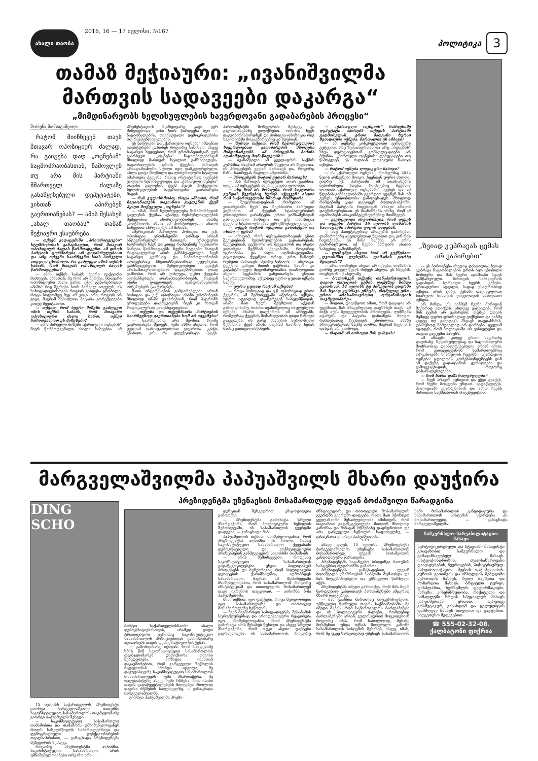ახალი თაობა
2016, 16 — 17 ივლისი, №167
პოლიტიკა
3
თამაზ მეჭიაური: „ივანიშვილმა მართვის სადავეები დაკარგა“
„მიმდინარეობს ხელისუფლების ხავერდოვანი გადაბარების პროცესი“
შორენა მარსაგიშვილი
რატომ მიიჩნევენ თავს მთავარ ოპოზიციურ ძალად, რა გაიგება დაღ „ოცნებამ“ ნაცმოძრაობასთან, წამოვლენ თუ არა მის პარტიაში მმართველ ძალაზე განაწყენებული დეპუტატები, ვისთან აპირებენ გაერთიანებას? — ამის შესახებ „ახალ თაობას“ თამაზ მეჭიაური ესაუბრება.
— თქვენ გადაცემაში „პრიორიტეტები“ სტუმრობისას განაცხადეთ, რომ მთავარ ოპოზიციურ ძალას წარმოადგენთ. ამ დროს პარტიის ფორმირება არ დაგისრულებიათ და არც თქვენი საარჩევნო სიის პირველი ათეული ცნობილი. რა გაძლევთ იმის თქმის საბაბს, რომ მთავარ ოპოზიციურ ძალას წარმოადგენთ?
— ამის თქმის საბაბს ბევრი ფაქტორი მაძლევს. ამასთან, მე რომ არ მეთქვა, მთავარი ოპოზიციური ძალა ვართ, ეჭვი გეპარებოდათ ამაში? რაც შეეხება სიის პირველ ათეულს, ის საზოგადოებისთვის როგორ გახდება ცნობილი, როცა ბოლომდე მეც არ ვიცი. არა, როგორ არ ვიცი, მაგრამ შესაძლოა პატარა კორექტივები კიდევ შევიტანოთ.
— თქვით, რომ ბევრი მიზეზი გაძლევთ იმის თქმის საბაბს, რომ მთავარი ოპოზიციური ძალა ხართ. იქნებ ჩამოთვალოთ ეს მიზეზები?
— ამის პირველი მიზეზი „ქართული ოცნების“ მიერ წარმოდგენილი ახალი სახეებია. ამ პრეზენტაციის შემხედვარე კაცი ვერ მიხვდებოდა, ვისი სიის წარდგენა იყო — ნაციონალების, თავისუფალი დემოკრატებისა თუ რესპუბლიკელების.
ეს პარტიები და „ქართული ოცნება“ იმდენად იდენტურები გახდნენ როგორც საშინაო, ასევე საგარეო ხედვებით, რომ ერთმანეთისგან ვერ გაარჩევთ. „ოცნება“ ნაციონალებისგან მხოლოდ მართვის სტილით განსხვავდება. ნაციონალების დროს ქვეყნის მართვის არაადამიანური სტილი იყო დამკვიდრებული, ახლა ცოტა მოქნილი და ლიბერალური სტილით იმართება ქვეყანა, რასაც ოსტატურად იყენებს ყოფილი ხელისუფლება და „ქართული ოცნება“ თავისი გავლენის ქვეშ ჰყავს მოქცეული. ხელისუფლების ხავერდოვანი გადაბარება მიდის.
— რას გულისხმობთ, როცა ამბობთ, რომ ნაციონალებს თავიანთი გავლენის ქვეშ ჰყავთ მოქცეული „ოცნება“?
— იმას, რომ ხელისუფლება წინამორბედის გავლენის ქვეშაა. აქამდე რესპუბლიკელების მეშვეობით ახორციელებდნენ მათზე კონტროლს, ახლა ამ პორტირებული ახალი სახეებით ასრულებენ ამ მისიას.
ამერიკიდან მართული პოზიცია და ე.წ. ოპოზიცია ერთმანეთში ღრმად არიან ინტეგრირებული. მათთვის ერთადერთ საფრთხეს ჩვენ და კიდევ რამდენიმე ჩვენნაირი პარტია წარმოადგენს. ჩვენი ხედვები მათგან რადიკალურად არის განსხვავებული. ჩვენ საგარეო კურსსაც და სამართლიანობის აღდგენასაც სხვადასხვანაირად ვუყურებთ. განსხვავებული შეხედულებები გვაქვს არასამთავრობოებთან დაკავშირებით. ღიად ვამბობთ, რომ არ ვიძლევა, უცხო ქვეყანა აფინანსებდეს არასამთავრობოებს, რადგან ისინი ყოველთვის დამფინანსებლის ინტერესებს გაატარებენ.
მათი ინტერესების გამტარებლები არიან პოზიცია და ე.წ. ოპოზიცია. ისინი ერთმანეთს მხოლოდ იმაში ეჯიბრებიან, რომ პატრონს ერთგულება დაუმტკიცონ. ჩვენ კი მათგან რადიკალურად განვსხვავდებით.
— თქვენი და თქვენნაირი პარტიების საარჩევნოდ გაერთიანება ხომ არ იგეგმება?
— საარჩევნოდ არა მგონია, რაიმე გაერთიანება შედგეს. ჩემი აზრი ასეთია, რომ ყველამ დამოუკიდებლად ვიყაროთ კენჭი. ვნახოთ, ვის რა ელექტორატი ჰყავს. პარლამენტში მოხვედრის შემდეგ კი გაერთიანებაზე ვიფიქრებთ. ოღონდ ჩვენ დაგვიპირისპირდნენ და პოზიცია-ოპოზიცია რიგ საკითხებში მოკავშირეებიც კი ხდებიან.
— ზემოთ თქვით, რომ ხელისუფლების ხავერდოვნად გადაბარების პროცესი მიმდინარეობს. ამ პროცესში ბიძინა ივანიშვილიც მონაწილეობს?
— ივანიშვილი ამ ყველაფრის საქმის კურსშია, მაგრამ არაფრის შეცვლა არ შეუძლია. ის პროცესებს ვეღარ მართავს და, როგორც ჩანს, ჩათრევას ჩაყოლა ამჯობინა.
— პროცესებს რატომ ვეღარ მართავს?
— მას მართვის ბერკეტები აღარ გააჩნია. დღეს ამ ბერკეტებს ამერიკელები ფლობენ.
— ისე ხომ არ მოხდება, რომ საკუთარი გუნდის წევრებიც ზურგს აქცევენ? ასეთი რამ საქართველოში ხშირად მომხდარა.
— შეუტრიალდებიან რომელია. ამ ვითარებაში ჩვენ და ჩვენნაირი პარტიები ვიქნებით ამ ქვეყნის სტაბილურობის ერთადერთი გარანტები. ერთი ჯიშსაშენიდან გამოყვანილი პოზიცია და ე.წ. ოპოზიცია ქვეყნის სტაბილურობას ვერ უზრუნველყოფენ.
— თქვენ რატომ იქნებით გარანტები და ისინი — ვერა?
— იმიტომ, რომ დესტაბილიზაციის გზით შეეცდებიან ხელისუფლების გადაბარებას, შეეცდებიან, ვექტორი არ შეცვალონ და ისეთი ვითარება შექმნან ქვეყანაში, როგორიც უკრაინასა და ახლა აღმოსავლეთშია. გაყოფილია ქვეყნები ორად, ერთ ნაწილს რუსეთი მართავს, მეორე ნაწილს — ამერიკა. ქვეყნის გარეთ მიდის ვაჭრობა, ხალხი კი კატასტროფულ მდგომარეობაშია. დაახლოებით ასეთი სცენარის განვითარება უნდათ საქართველოშიც. აქ კიდევ უფრო ცუდად იქნება საქმე.
— უფრო ცუდად რატომ იქნება?
— როცა პოზიციაც და ე.წ. ოპოზიციაც ერთი ქვეყნის, ამ შემთხვევაში ამერიკის იქნება, უფრო ადვილად დაანგრევენ სახელმწიფოს. ამაში მათ ხელს შეუშლით. აქედან გამომდინარე, ბიძინა ივანიშვილიც იძულებული იქნება, მხარი დაუჭიროს იმ არჩევანს, რომელსაც ქვეყნის მოსახლეობის დიდი ნაწილი გააკეთებს. ის გარე ძალების სერიოზული ზეწოლის ქვეშ არის, მაგრამ ხალხის ნებას მაინც გაითვალისწინებს.
— „ქართული ოცნების“ რამდენიმე დეპუტატი აპირებს თქვენს პარტიაში გადმოსვლას. ერთი მათგანი ზურაბ ზვიადაური იქნება. მართალია ეს ამბავი?
— ამ თემაზე კონკრეტულად ვერაფერს გეტყვით. არც ზვიადაურთან და არც „ოცნების“ სხვა დეპუტატებთან კონსულტაციები არ მქონია. „ქართული ოცნების“ დეპუტატები თუ წამოვლენ, ეს ძალიან ლოგიკური ნაბიჯი იქნება.
— რატომ იქნება ლოგიკური ნაბიჯი?
— ის „ქართული ოცნება“, რომელმაც 2012 წელს არჩევნები მოიგო, ჩვენთან უფრო ახლოა, ვიდრე იქ. პარტიაში იმ ადამიანების იგნორირება ხდება, რომლებიც შექმნის დღიდან „ქართულ ოცნებაში“ იყვნენ და ამ წლების განმავლობაში გვერდით ედგნენ მას. იმ გუნდს უნდობლობა გამოუცხადეს. მხოლოდ რამდენიმე კაცი დატოვეს პოლიტსაბჭოში, მაგრამ პარტიის რიგებიდან ახალი არავინ დაუწინაურებიათ. ეს მიანიშნებს იმაზე, რომ ამ ადამიანებს არაკომპეტენტურებად მიიჩნევენ.
— გავრცელდა ინფორმაცია, რომ თქვენ და თქვენი პარტია 16 ივლისს ლაშარის სალოცავში აპირებთ ფიცის დადებას.
— ასე პათეტიკურად არაფერს ვაპირებთ. ლაშარობაზე აუცილებლად წავალთ და, ვინ რას ჩაუთქვამს, ეს მისი საქმეა. არ არის გამორიცხული, იქ ჩვენი პარტიის ახალი სახეებიც გამოჩნდნენ.
— ლოზუნგი ასეთი ხომ არ გექნებათ: „ღვთისმშო ლუხუმსა ლაშარის გორზე შედგომა“?
— არა, ლოზუნგი ასეთი არ იქნება. ლაშარის გორზე ყოველ წელს მიწევს ასვლა. ეს სხვებმა იოცნებონ იქ ასვლაზე.
— ბოლოსკენ თქვენი თანაპარტიელის, დავით ფაცაციას ცემის ფაქტზეც მინდა გკითხოთ. 14 ივლისს ტვ პირველის ეთერში მას ზვიად კუპრავა ეჩხუბა, რომელიც ერთ-ერთი არასამთავრობო ორგანიზაციის თავმჯდომარეა.
— მოდით, დავიწყოთ იმით, რომ ფაცაცია არ უცემიათ, მას მხაკვრულად დაესხნენ თავს. ამ ბიჭს აქვს მედეველობის პრობლემა, ლიწზებს ატარებს და პატარა დაზიანება მიიღო. რამდენადაც ჩვენთვის ცნობილია, ამაზე პროკურატურამ საქმე აღძრა, მაგრამ ჩვენ მის დასჯას არ ვითხოვთ.
— რატომ არ ითხოვთ მის დასჯას?
„ზვიად კუპრავას ცემას არ ვაპირებთ“
— ეს პიროვნება ისედაც დასჯილია. ზვიად კუპრავა ნაციონალების დროს იყო ცნობილი ზონდერი და მას ბევრი ადამიანი ჰყავს გამწარებული. მისთვის სამაგიეროს გადახდის სურვილი ბევრს ექნება. ერთადერთი ადგილი, სადაც უსაფრთხოდ იქნება, არის ციხე. ქუჩაში თავისუფლად სიარული მისთვის ყოველთვის სახიფათო იქნება.
არ მინდა, ეს ვინმემ ჩვენი მხრიდან მუქარად აღიქვას. ახლავე ვაცხადებ, რომ მის ცემას არ ვაპირებთ, თუმცა დღეის შემდეგ უფრო ფრთხილად ვიქნებით და ვინმე კიდევ თუ გაბედავს მსგავს თავდასხმას, უპასუხოდ ნამდვილად არ დარჩება. ყველამ იცოდეს, რომ პოლიციაში არ ვიჩივლებთ და თავად გავცემთ პასუხს.
ამ ამბავში კიდევ ერთი საფრთხე დავინახე. ხელისუფლებაც და ნაციონალური მოძრაობაც დაინტერესებული არიან იმით, რომ გადაგვიყვანონ სამართლებრივ ორგანოებში სიარულის რეჟიმში. „ქართული ოცნება“ ცდილობს, კორესპონდენტებს დან ამ ფაქტზე გადაიტანოს ყურადღება და გამოგვაცხადოს, როგორც დაზარალებულები.
— ხომ ხართ დაზარალებულები?
— ჩვენ არავის ვუჩივით და ეჭვი გვაქვს, რომ ჩვენი მოცდენა უნდათ. გადაწყვიტეს, პოლიციაში გვარბენინონ და ამით ჩვენს ძირითად საქმიანობას მოგვწყვიტონ.
მარგველაშვილმა პაპუაშვილს მხარი დაუჭირა
DING SCHO
15 ივლისს საქართველოს პრეზიდენტი გიორგი მარგველაშვილი ბათუმში საკონსტიტუციო სასამართლოს თავმჯდომარე გიორგი პაპუაშვილს შეხვდა.
— საკონსტიტუციო სასამართლო თამაშობდა და თამაშობს უმნიშვნელოვანეს როლს სახელმწიფოს სამართლებრივი და დემოკრატიული ფუნქციონირების თვალსაზრისით, — განაცხადა პრეზიდენტმა შეხვედრის შემდეგ.
როგორც პრეზიდენტმა აღნიშნა, საკონსტიტუციო სასამართლო არის უმნიშვნელოვანესი ორგანო არა-
პრეზიდენტმა უზენაესის მოსამართლედ ლევან ბოძაშვილი წარადგინა
მარტო საქართველოსნაირი ახალი დემოკრატიებისთვის, არამედ დიდი ტრადიციული ევროპაც საკონსტიტუციო სასამართლოს პოზიციებიდან გამომდინარე ავითარებს თავის დემოკრატიულ სისტემას.
— გამომდინარე იქიდან, რომ რამდენიმე ხნის წინ საკონსტიტუციო სასამართლოს თავმჯდომარემ დაფიქსირა თავისი შეხედულება, პოზიცია იმასთან დაკავშირებით, რომ გარკვეული ზეწოლის მცდელობას ჰქონდა ადგილი, მე დავუდასტურე საკონსტიტუციო სასამართლოს მოსამართლეებს ჩემი მხარდაჭერა. მე დავუდასტურე ასევე ჩემი რწმენა, რომ ისინი თავის გადაწყვეტილებებს მიიღებენ მხოლოდ თავისი რწმენის საფუძველზე, — განაცხადა მარგველაშვილმა.
გიორგი პაპუაშვილმა პრეზი-
დენტთან შეხვედრით კმაყოფილება გამოთქვა.
— პრეზიდენტმა გამოხატა სრული მხარდაჭერა, რომ პოლიტიკური ზეწოლის შემთხვევაში, ის სასამართლოს გვერდში დადგება, — განაცხადა მან.
პაპუაშვილის თქმით, მნიშვნელოვანია, რომ პრეზიდენტმა აღნიშნა ის როლი, რასაც საკონსტიტუციო სასამართლო ქვეყანაში დემოკრატიული და კონსტიტუციური პრინციპების განმტკიცების საკითხში თამაშობს.
— არის შემთხვევები, როდესაც საკონსტიტუციო სასამართლოს გადაწყვეტილებები ეხება პოლიტიკურ პროცესებს და ბუნებრივია, რომ პოლიტიკური დებატების ქარიშხალშიც აღმოჩნდეს სასამართლო, მაგრამ ამ შემთხვევაში მნიშვნელოვანია, რომ სასამართლომ, როგორც ინსტიტუციამ და თითოეულმა მოსამართლემ თავი იგრძნოს დაცულად, — აღნიშნა ბ-მა პაპუაშვილმა.
მისი თქმით, იყო ფაქტები, როცა მცდელობები იყო სასამართლოზე და თითოეულ მოსამართლეზე ზეწოლის.
— ჩვენ მივმართეთ საზოგადოებას, შესაბამის სტრუქტურებსაც და არაადეკვატური რეაგირება იყო. მნიშვნელოვანია, რომ პრეზიდენტმა გამოხატა ამის შესახებ წუხილი და ასევე სრული მხარდაჭერა, რომ თუკი ასეთი ფაქტები გაგრძელდება, ის სასამართლოს, როგორც ინსტიტუციის და თითოეული მოსამართლის გვერდში გვერდში დადგება, რათა მათ ჰქონდეთ ყველანაირი შესაძლებლობა იმისთვის, რომ თავიანთი გადაწყვეტილება მიიღონ მხოლოდ კანონსა და შინაგან რწმენაზე დაყრდნობით და არა გარკვეული ზეწოლის საფუძველზე, — განაცხადა გიორგი პაპუაშვილმა.
* * *
ამავე დღეს, 15 ივლისს, პრეზიდენტმა მარგველაშვილმა უზენაესი სასამართლოს მოსამართლედ ლევან ბოძაშვილის კანდიდატურა წარადგინა.
პრეზიდენტმა საგანგებო ბრიფინგი ბათუმის სასტუმრო რედისონში გამართა.
პრეზიდენტის განცხადებით, ლევან ბოძაშვილი უშიშროების საბჭოში მუშაობდა და მას მიუკერძოებელი და უმწიკვლო წარსული აქვს.
პრეზიდენტმა იმედი გამოთქვა, რომ მის მიერ წარდგენილ კანდიდატს პარლამენტში აშჯერად მხარს დაუჭერენ.
— მას გააჩნია მართლაც მიუკერძოებელი, უმწიკვლო წარსული თავის საქმიანობაში. მე იმედი მაქვს, რომ საქართველოს პარლამენტი და ის პოლიტიკური ძალები, რომლებიც პარლამენტში არიან, გულისყურით მოეკიდებიან როგორც იმას, რომ საბოლოოდ, მესამე მოსმენით უნდა იქნას მიღებული კანონი სასამართლოს სისტემის შესახებ, ასევე, იმას, რომ მე უკვე წარვადგინე უზენაეს სასამართლოს სამი მოსამართლის კანდიდატურა და სასამართლოს სისტემას სჭირდება ეს მოსამართლეები, — განაცხადა მარგველაშვილმა.
სამკურნალო-სარეაბილიტაციო მასაჟი
სერტიფიცირებული და სტაჟიანი მასაჟისტი გთავაზობთ სამკურნალო და გამაჯანსაღებელ მასაჟს. ოსტეოქონდროზის, ძვალსახსროვანი დაავადებების, ნევრიტების, პოსტტრავმულ-სარეაბილიტაციო, მყესის დაჭიმულობის, კუნთის გათიშვის და ინსულტის შემდგომი პერიოდის მასაჟს. ჩვილ ბავშვთა და მოზარდთა მასაჟს: ბრტყელი ტერფი, დისპლაზია, ხერხემლის დეფორმაციები, პარეზი, კისერმრუდობა, რაქიტული და სიმაღლეში ზრდის სპეციალურ მასაჟს ვარჯიშებთან ერთად. აგრეთვე კოსმეტიკურ, გასახდომ და ცელულიტის დამშლელ მასაჟს თაფლით და ვაკუუმით. საუკეთესო შედეგებით.
☎ 555-02-32-08. ქალბატონი ფიქრია